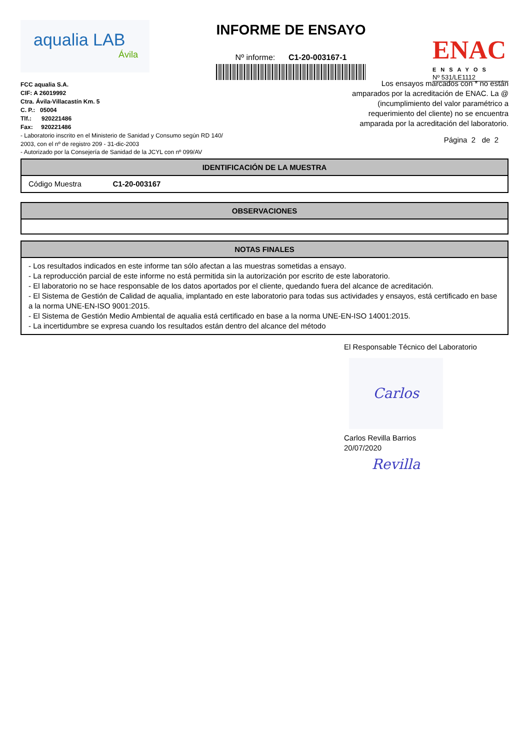aqualia LAB
Ávila
INFORME DE ENSAYO
Nº informe: C1-20-003167-1
ENAC
ENSAYOS
Nº 531/LE1112
FCC aqualia S.A.
CIF: A 26019992
Ctra. Ávila-Villacastín Km. 5
C. P.: 05004
Tlf.: 920221486
Fax: 920221486
Los ensayos marcados con * no están amparados por la acreditación de ENAC. La @ (incumplimiento del valor paramétrico a requerimiento del cliente) no se encuentra amparada por la acreditación del laboratorio.
- Laboratorio inscrito en el Ministerio de Sanidad y Consumo según RD 140/
2003, con el nº de registro 209 - 31-dic-2003
- Autorizado por la Consejería de Sanidad de la JCYL con nº 099/AV
Página 2 de 2
IDENTIFICACIÓN DE LA MUESTRA
Código Muestra C1-20-003167
OBSERVACIONES
NOTAS FINALES
- Los resultados indicados en este informe tan sólo afectan a las muestras sometidas a ensayo.
- La reproducción parcial de este informe no está permitida sin la autorización por escrito de este laboratorio.
- El laboratorio no se hace responsable de los datos aportados por el cliente, quedando fuera del alcance de acreditación.
- El Sistema de Gestión de Calidad de aqualia, implantado en este laboratorio para todas sus actividades y ensayos, está certificado en base a la norma UNE-EN-ISO 9001:2015.
- El Sistema de Gestión Medio Ambiental de aqualia está certificado en base a la norma UNE-EN-ISO 14001:2015.
- La incertidumbre se expresa cuando los resultados están dentro del alcance del método
El Responsable Técnico del Laboratorio
Carlos Revilla
Carlos Revilla Barrios
20/07/2020